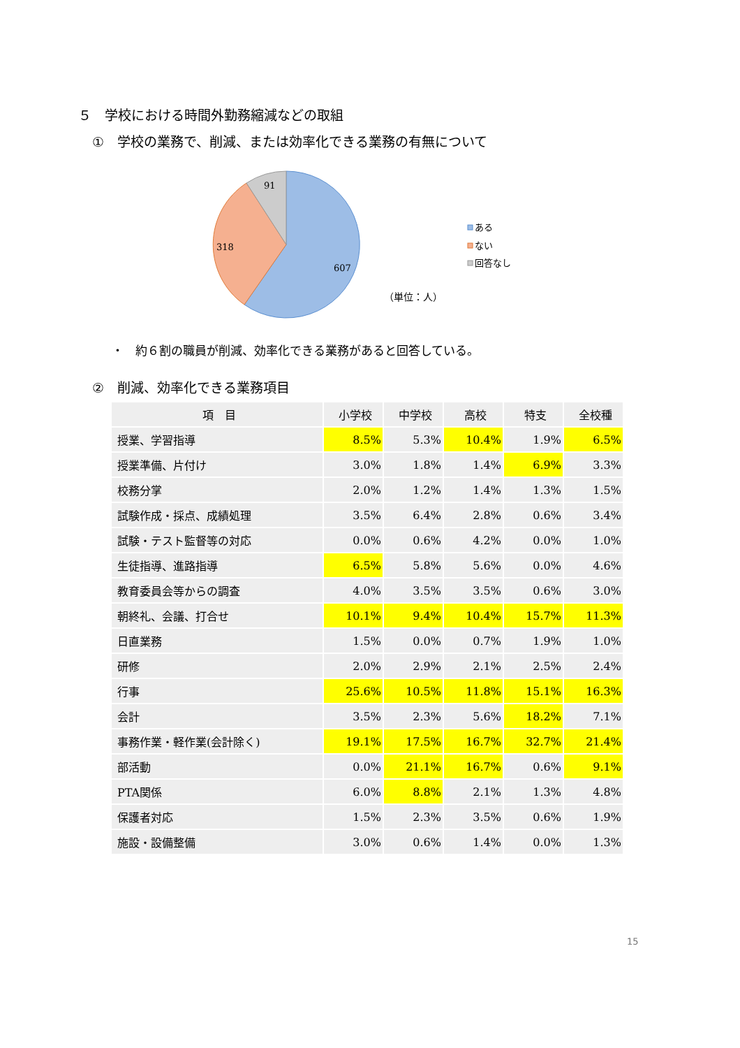５　学校における時間外勤務縮減などの取組
①　学校の業務で、削減、または効率化できる業務の有無について
91
318
607
（単位：人）
ある
ない
回答なし
・　約６割の職員が削減、効率化できる業務があると回答している。
②　削減、効率化できる業務項目
| 項 目 | 小学校 | 中学校 | 高校 | 特支 | 全校種 |
| --- | --- | --- | --- | --- | --- |
| 授業、学習指導 | 8.5% | 5.3% | 10.4% | 1.9% | 6.5% |
| 授業準備、片付け | 3.0% | 1.8% | 1.4% | 6.9% | 3.3% |
| 校務分掌 | 2.0% | 1.2% | 1.4% | 1.3% | 1.5% |
| 試験作成・採点、成績処理 | 3.5% | 6.4% | 2.8% | 0.6% | 3.4% |
| 試験・テスト監督等の対応 | 0.0% | 0.6% | 4.2% | 0.0% | 1.0% |
| 生徒指導、進路指導 | 6.5% | 5.8% | 5.6% | 0.0% | 4.6% |
| 教育委員会等からの調査 | 4.0% | 3.5% | 3.5% | 0.6% | 3.0% |
| 朝終礼、会議、打合せ | 10.1% | 9.4% | 10.4% | 15.7% | 11.3% |
| 日直業務 | 1.5% | 0.0% | 0.7% | 1.9% | 1.0% |
| 研修 | 2.0% | 2.9% | 2.1% | 2.5% | 2.4% |
| 行事 | 25.6% | 10.5% | 11.8% | 15.1% | 16.3% |
| 会計 | 3.5% | 2.3% | 5.6% | 18.2% | 7.1% |
| 事務作業・軽作業(会計除く) | 19.1% | 17.5% | 16.7% | 32.7% | 21.4% |
| 部活動 | 0.0% | 21.1% | 16.7% | 0.6% | 9.1% |
| PTA関係 | 6.0% | 8.8% | 2.1% | 1.3% | 4.8% |
| 保護者対応 | 1.5% | 2.3% | 3.5% | 0.6% | 1.9% |
| 施設・設備整備 | 3.0% | 0.6% | 1.4% | 0.0% | 1.3% |
15